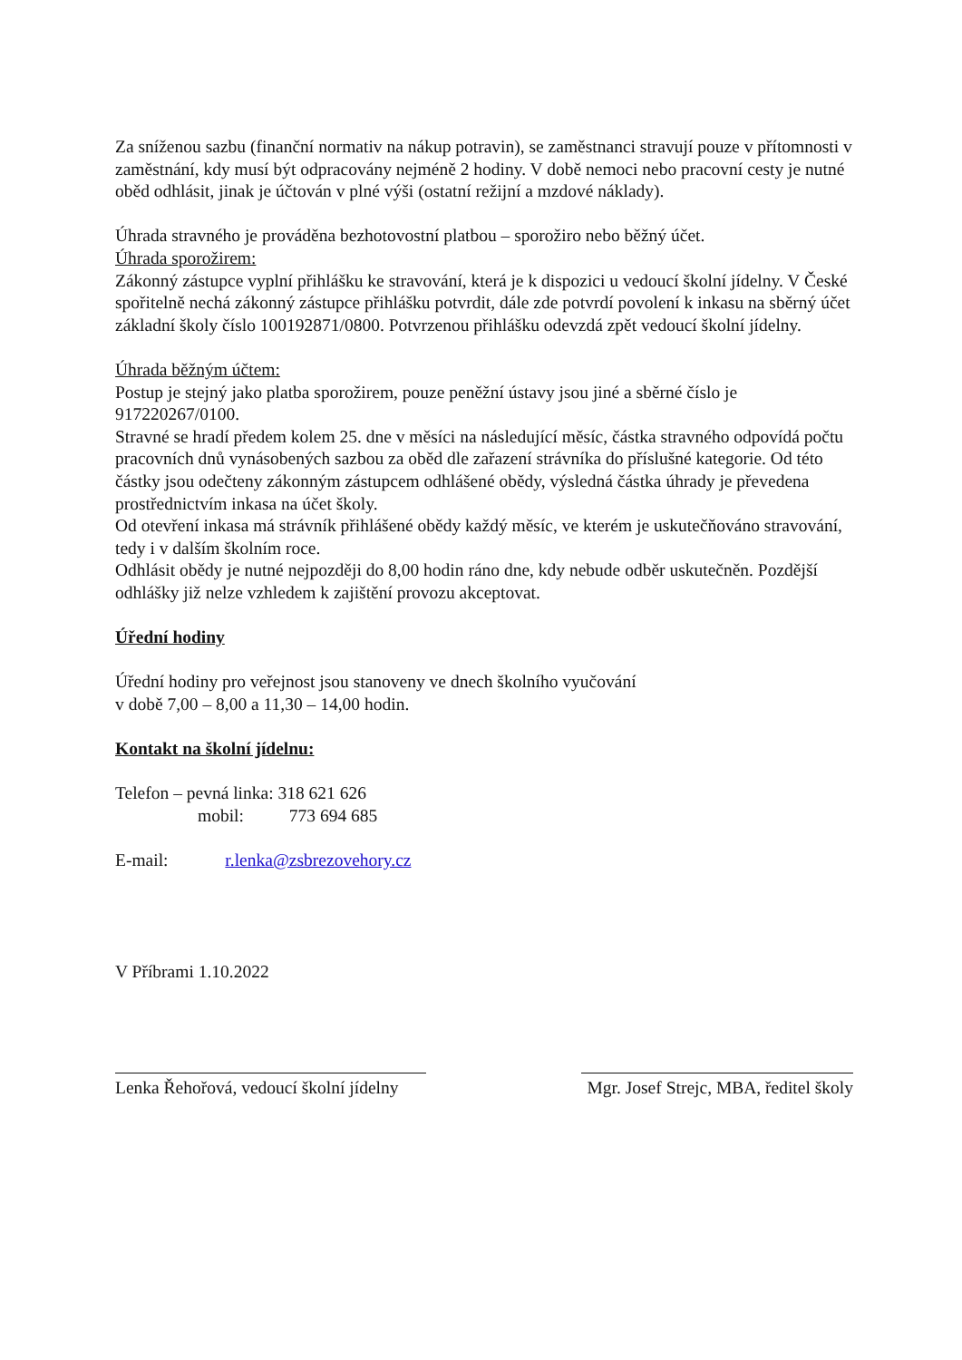Za sníženou sazbu (finanční normativ na nákup potravin), se zaměstnanci stravují pouze v přítomnosti v zaměstnání, kdy musí být odpracovány nejméně 2 hodiny. V době nemoci nebo pracovní cesty je nutné oběd odhlásit, jinak je účtován v plné výši (ostatní režijní a mzdové náklady).
Úhrada stravného je prováděna bezhotovostní platbou – sporožiro nebo běžný účet.
Úhrada sporožirem:
Zákonný zástupce vyplní přihlášku ke stravování, která je k dispozici u vedoucí školní jídelny. V České spořitelně nechá zákonný zástupce přihlášku potvrdit, dále zde potvrdí povolení k inkasu na sběrný účet základní školy číslo 100192871/0800. Potvrzenou přihlášku odevzdá zpět vedoucí školní jídelny.
Úhrada běžným účtem:
Postup je stejný jako platba sporožirem, pouze peněžní ústavy jsou jiné a sběrné číslo je 917220267/0100.
Stravné se hradí předem kolem 25. dne v měsíci na následující měsíc, částka stravného odpovídá počtu pracovních dnů vynásobených sazbou za oběd dle zařazení strávníka do příslušné kategorie. Od této částky jsou odečteny zákonným zástupcem odhlášené obědy, výsledná částka úhrady je převedena prostřednictvím inkasa na účet školy.
Od otevření inkasa má strávník přihlášené obědy každý měsíc, ve kterém je uskutečňováno stravování, tedy i v dalším školním roce.
Odhlásit obědy je nutné nejpozději do 8,00 hodin ráno dne, kdy nebude odběr uskutečněn. Pozdější odhlášky již nelze vzhledem k zajištění provozu akceptovat.
Úřední hodiny
Úřední hodiny pro veřejnost jsou stanoveny ve dnech školního vyučování
v době 7,00 – 8,00 a 11,30 – 14,00 hodin.
Kontakt na školní jídelnu:
Telefon – pevná linka: 318 621 626
mobil: 773 694 685
E-mail: r.lenka@zsbrezovehory.cz
V Příbrami 1.10.2022
Lenka Řehořová, vedoucí školní jídelny
Mgr. Josef Strejc, MBA, ředitel školy